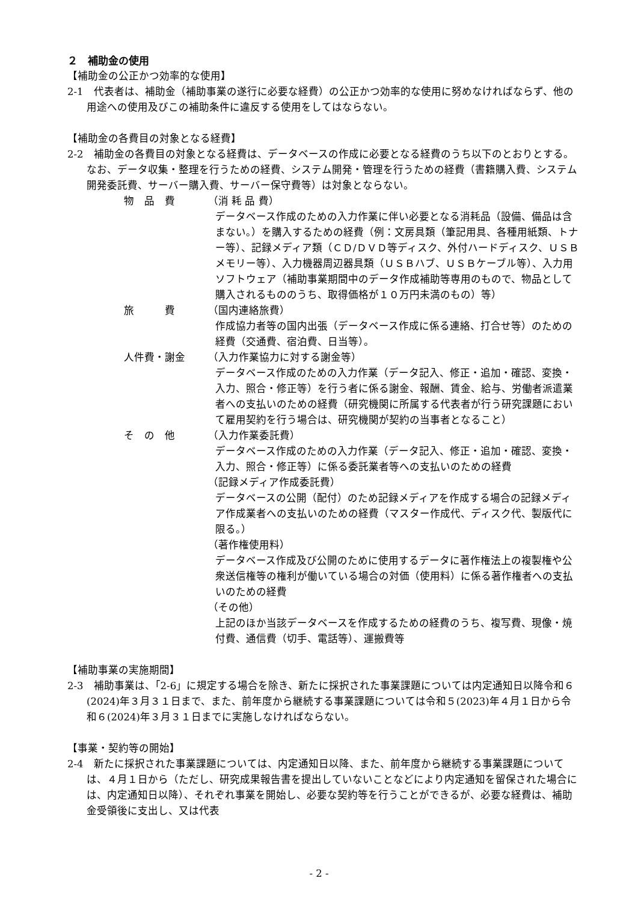２　補助金の使用
【補助金の公正かつ効率的な使用】
2-1　代表者は、補助金（補助事業の遂行に必要な経費）の公正かつ効率的な使用に努めなければならず、他の用途への使用及びこの補助条件に違反する使用をしてはならない。
【補助金の各費目の対象となる経費】
2-2　補助金の各費目の対象となる経費は、データベースの作成に必要となる経費のうち以下のとおりとする。なお、データ収集・整理を行うための経費、システム開発・管理を行うための経費（書籍購入費、システム開発委託費、サーバー購入費、サーバー保守費等）は対象とならない。
物　品　費 （消 耗 品 費）
データベース作成のための入力作業に伴い必要となる消耗品（設備、備品は含まない。）を購入するための経費（例：文房具類（筆記用具、各種用紙類、トナー等）、記録メディア類（ＣＤ/ＤＶＤ等ディスク、外付ハードディスク、ＵＳＢメモリー等）、入力機器周辺器具類（ＵＳＢハブ、ＵＳＢケーブル等）、入力用ソフトウェア（補助事業期間中のデータ作成補助等専用のもので、物品として購入されるもののうち、取得価格が１０万円未満のもの）等）
旅　　　費 （国内連絡旅費）
作成協力者等の国内出張（データベース作成に係る連絡、打合せ等）のための経費（交通費、宿泊費、日当等）。
人件費・謝金 （入力作業協力に対する謝金等）
データベース作成のための入力作業（データ記入、修正・追加・確認、変換・入力、照合・修正等）を行う者に係る謝金、報酬、賃金、給与、労働者派遣業者への支払いのための経費（研究機関に所属する代表者が行う研究課題において雇用契約を行う場合は、研究機関が契約の当事者となること）
そ　の　他 （入力作業委託費）
データベース作成のための入力作業（データ記入、修正・追加・確認、変換・入力、照合・修正等）に係る委託業者等への支払いのための経費
（記録メディア作成委託費）
データベースの公開（配付）のため記録メディアを作成する場合の記録メディア作成業者への支払いのための経費（マスター作成代、ディスク代、製版代に限る。）
（著作権使用料）
データベース作成及び公開のために使用するデータに著作権法上の複製権や公衆送信権等の権利が働いている場合の対価（使用料）に係る著作権者への支払いのための経費
（その他）
上記のほか当該データベースを作成するための経費のうち、複写費、現像・焼付費、通信費（切手、電話等）、運搬費等
【補助事業の実施期間】
2-3　補助事業は、「2-6」に規定する場合を除き、新たに採択された事業課題については内定通知日以降令和６(2024)年３月３１日まで、また、前年度から継続する事業課題については令和５(2023)年４月１日から令和６(2024)年３月３１日までに実施しなければならない。
【事業・契約等の開始】
2-4　新たに採択された事業課題については、内定通知日以降、また、前年度から継続する事業課題については、４月１日から（ただし、研究成果報告書を提出していないことなどにより内定通知を留保された場合には、内定通知日以降）、それぞれ事業を開始し、必要な契約等を行うことができるが、必要な経費は、補助金受領後に支出し、又は代表
- 2 -